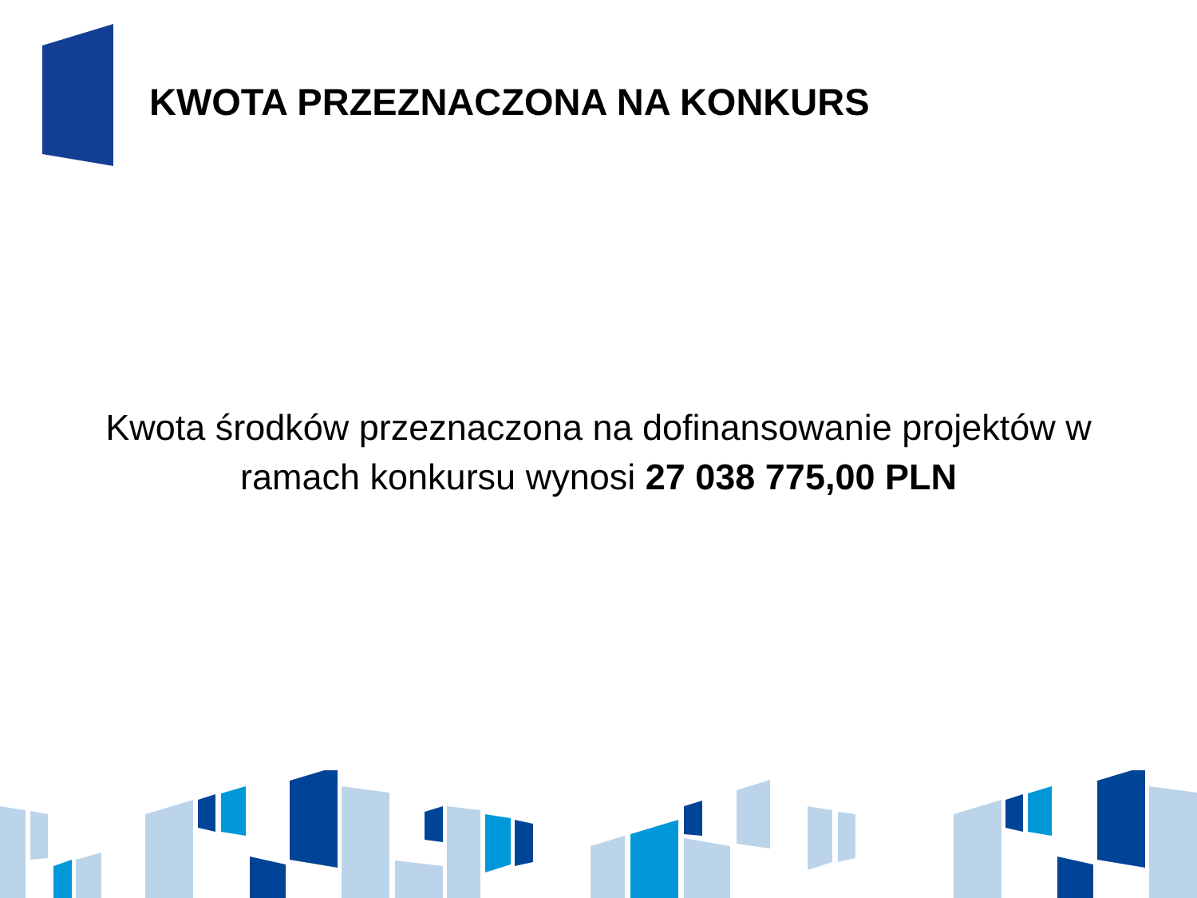KWOTA PRZEZNACZONA NA KONKURS
Kwota środków przeznaczona na dofinansowanie projektów w ramach konkursu wynosi 27 038 775,00 PLN